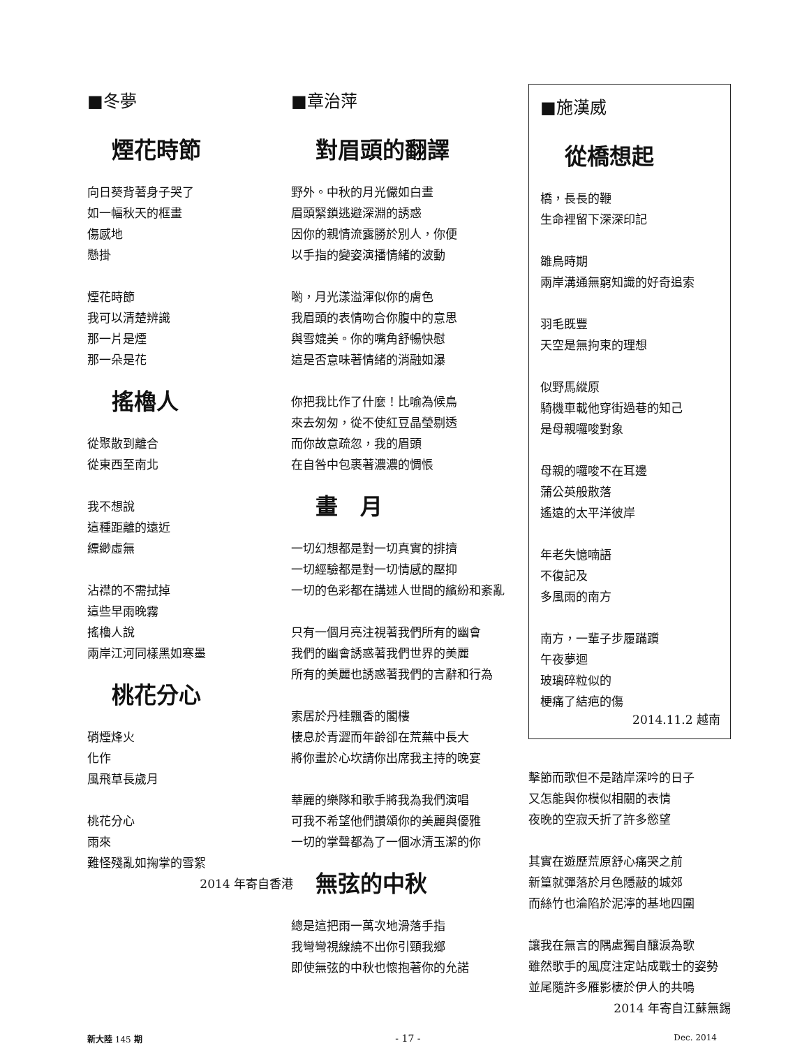■冬夢
煙花時節
向日葵背著身子哭了
如一幅秋天的框畫
傷感地
懸掛
煙花時節
我可以清楚辨識
那一片是煙
那一朵是花
搖櫓人
從聚散到離合
從東西至南北
我不想說
這種距離的遠近
縹緲虛無
沾襟的不需拭掉
這些早雨晚霧
搖櫓人說
兩岸江河同樣黑如寒墨
桃花分心
硝煙烽火
化作
風飛草長歲月
桃花分心
雨來
難怪殘亂如掬掌的雪絮
2014 年寄自香港
■章治萍
對眉頭的翻譯
野外。中秋的月光儼如白晝
眉頭緊鎖逃避深淵的誘惑
因你的親情流露勝於別人，你便
以手指的變姿演播情緒的波動
喲，月光漾溢渾似你的膚色
我眉頭的表情吻合你腹中的意思
與雪媲美。你的嘴角舒暢快慰
這是否意味著情緒的消融如瀑
你把我比作了什麼！比喻為候鳥
來去匆匆，從不使紅豆晶瑩剔透
而你故意疏忽，我的眉頭
在自咎中包裹著濃濃的惆悵
畫　月
一切幻想都是對一切真實的排擠
一切經驗都是對一切情感的壓抑
一切的色彩都在講述人世間的繽紛和紊亂
只有一個月亮注視著我們所有的幽會
我們的幽會誘惑著我們世界的美麗
所有的美麗也誘惑著我們的言辭和行為
索居於丹桂飄香的閣樓
棲息於青澀而年齡卻在荒蕪中長大
將你畫於心坎請你出席我主持的晚宴
華麗的樂隊和歌手將我為我們演唱
可我不希望他們讚頌你的美麗與優雅
一切的掌聲都為了一個冰清玉潔的你
無弦的中秋
總是這把雨一萬次地滑落手指
我彎彎視線繞不出你引頸我鄉
即使無弦的中秋也懷抱著你的允諾
■施漢威
從橋想起
橋，長長的鞭
生命裡留下深深印記
雛鳥時期
兩岸溝通無窮知識的好奇追索
羽毛既豐
天空是無拘束的理想
似野馬縱原
騎機車載他穿街過巷的知己
是母親囉唆對象
母親的囉唆不在耳邊
蒲公英般散落
遙遠的太平洋彼岸
年老失憶喃語
不復記及
多風雨的南方
南方，一輩子步履蹣躓
午夜夢迴
玻璃碎粒似的
梗痛了結疤的傷
2014.11.2 越南
擊節而歌但不是踏岸深吟的日子
又怎能與你模似相關的表情
夜晚的空寂夭折了許多慾望
其實在遊歷荒原舒心痛哭之前
新篁就彈落於月色隱蔽的城郊
而絲竹也淪陷於泥濘的基地四圍
讓我在無言的隅處獨自釀淚為歌
雖然歌手的風度注定站成戰士的姿勢
並尾隨許多雁影棲於伊人的共鳴
2014 年寄自江蘇無錫
新大陸 145 期 - 17 - Dec. 2014